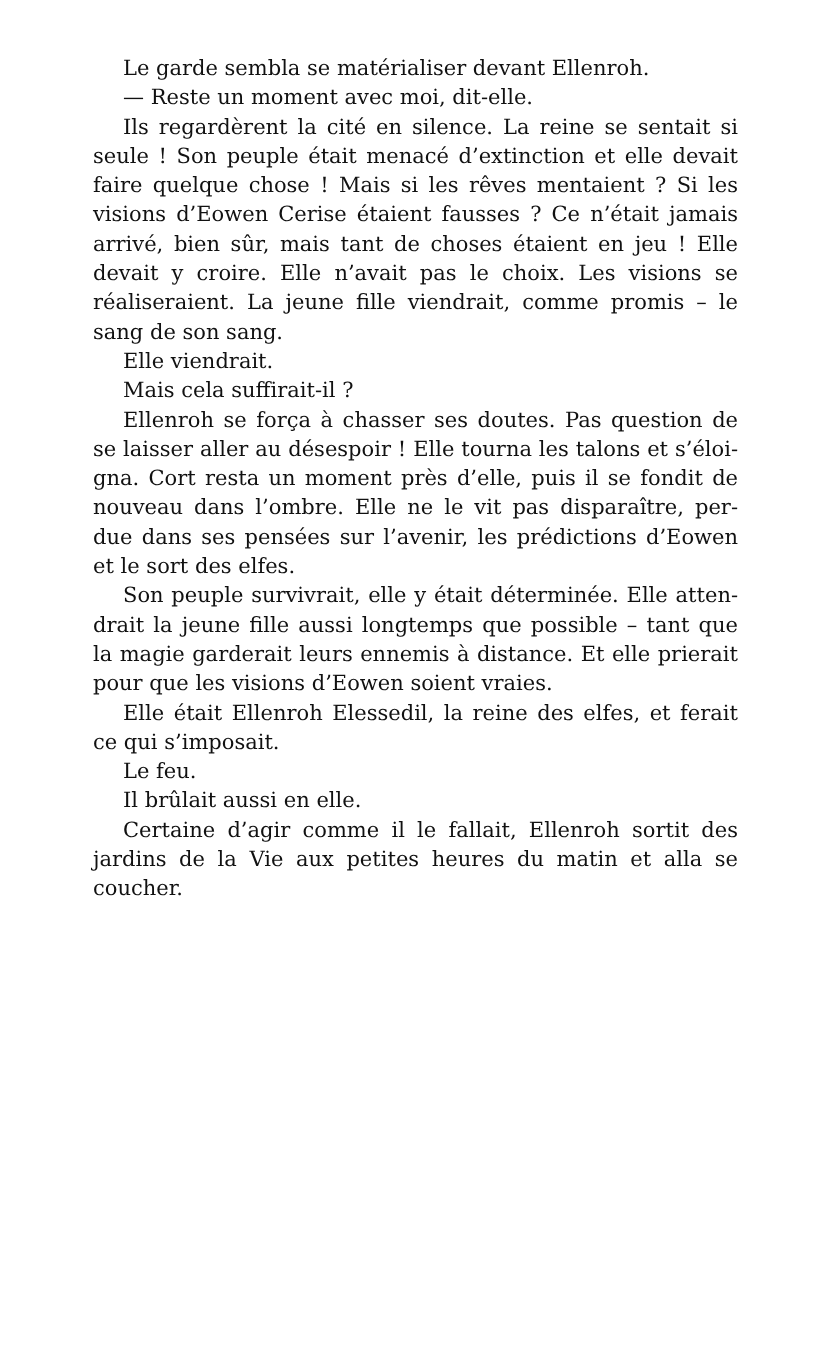Le garde sembla se matérialiser devant Ellenroh.
— Reste un moment avec moi, dit-elle.
Ils regardèrent la cité en silence. La reine se sentait si seule ! Son peuple était menacé d’extinction et elle devait faire quelque chose ! Mais si les rêves mentaient ? Si les visions d’Eowen Cerise étaient fausses ? Ce n’était jamais arrivé, bien sûr, mais tant de choses étaient en jeu ! Elle devait y croire. Elle n’avait pas le choix. Les visions se réaliseraient. La jeune fille viendrait, comme promis – le sang de son sang.
Elle viendrait.
Mais cela suffirait-il ?
Ellenroh se força à chasser ses doutes. Pas question de se laisser aller au désespoir ! Elle tourna les talons et s’éloi-gna. Cort resta un moment près d’elle, puis il se fondit de nouveau dans l’ombre. Elle ne le vit pas disparaître, per-due dans ses pensées sur l’avenir, les prédictions d’Eowen et le sort des elfes.
Son peuple survivrait, elle y était déterminée. Elle atten-drait la jeune fille aussi longtemps que possible – tant que la magie garderait leurs ennemis à distance. Et elle prierait pour que les visions d’Eowen soient vraies.
Elle était Ellenroh Elessedil, la reine des elfes, et ferait ce qui s’imposait.
Le feu.
Il brûlait aussi en elle.
Certaine d’agir comme il le fallait, Ellenroh sortit des jardins de la Vie aux petites heures du matin et alla se coucher.